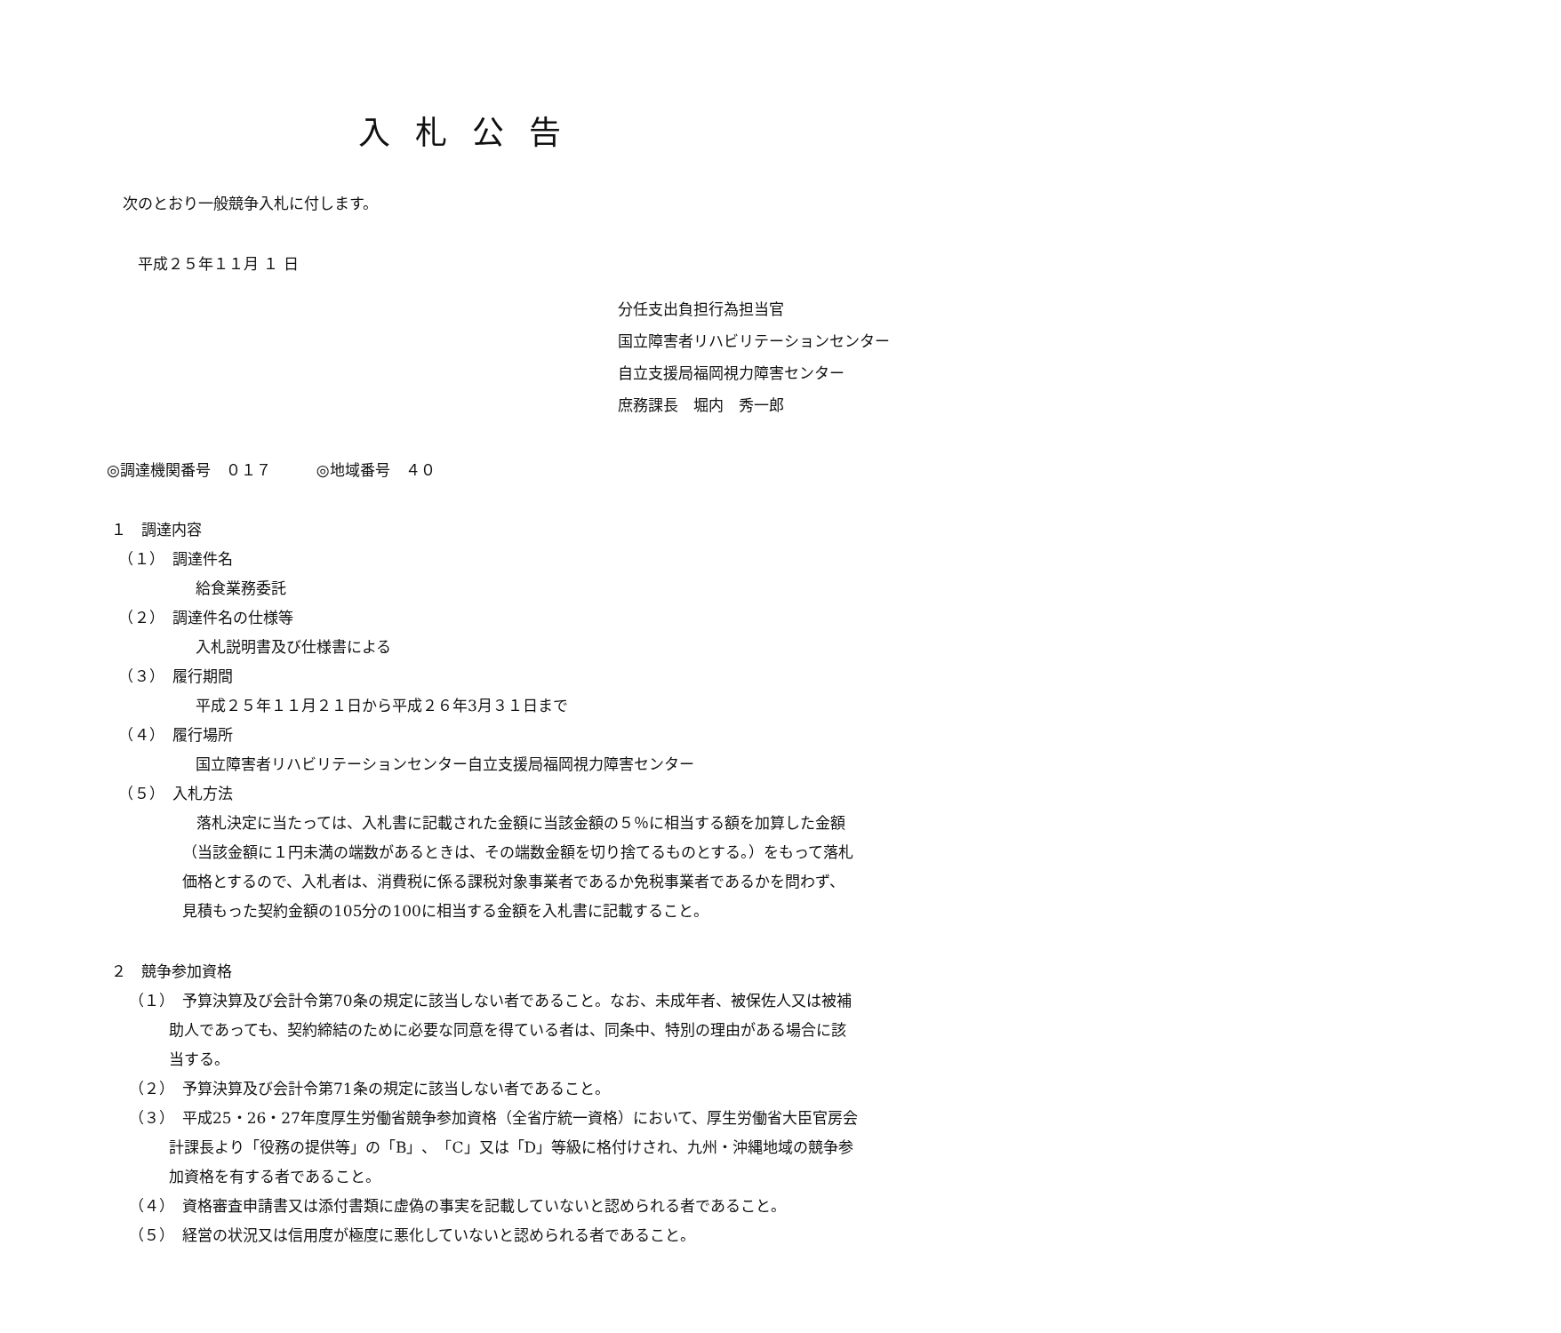入札公告
次のとおり一般競争入札に付します。
平成２５年１１月 １ 日
分任支出負担行為担当官
国立障害者リハビリテーションセンター
自立支援局福岡視力障害センター
庶務課長　堀内　秀一郎
◎調達機関番号　０１７　　　◎地域番号　４０
１　調達内容
　（１）　調達件名
給食業務委託
　（２）　調達件名の仕様等
入札説明書及び仕様書による
　（３）　履行期間
平成２５年１１月２１日から平成２６年3月３１日まで
　（４）　履行場所
国立障害者リハビリテーションセンター自立支援局福岡視力障害センター
　（５）　入札方法
落札決定に当たっては、入札書に記載された金額に当該金額の５％に相当する額を加算した金額（当該金額に１円未満の端数があるときは、その端数金額を切り捨てるものとする。）をもって落札価格とするので、入札者は、消費税に係る課税対象事業者であるか免税事業者であるかを問わず、見積もった契約金額の105分の100に相当する金額を入札書に記載すること。
２　競争参加資格
（１）　予算決算及び会計令第70条の規定に該当しない者であること。なお、未成年者、被保佐人又は被補助人であっても、契約締結のために必要な同意を得ている者は、同条中、特別の理由がある場合に該当する。
（２）　予算決算及び会計令第71条の規定に該当しない者であること。
（３）　平成25・26・27年度厚生労働省競争参加資格（全省庁統一資格）において、厚生労働省大臣官房会計課長より「役務の提供等」の「B」、「C」又は「D」等級に格付けされ、九州・沖縄地域の競争参加資格を有する者であること。
（４）　資格審査申請書又は添付書類に虚偽の事実を記載していないと認められる者であること。
（５）　経営の状況又は信用度が極度に悪化していないと認められる者であること。